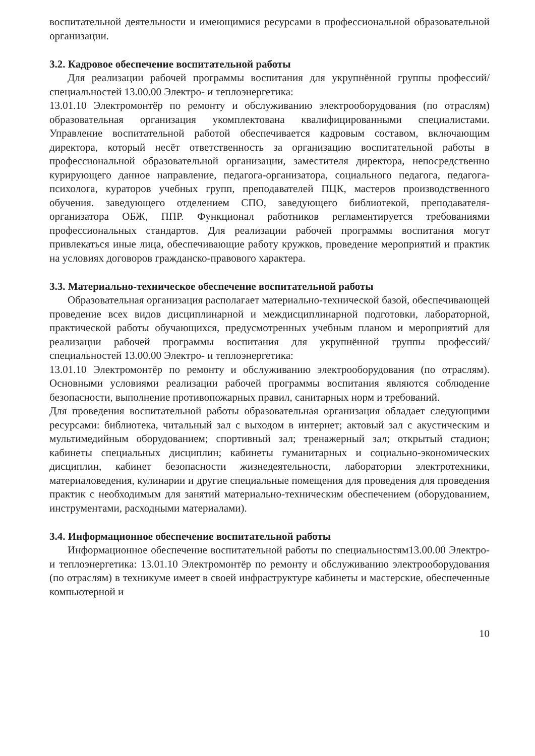воспитательной деятельности и имеющимися ресурсами в профессиональной образовательной организации.
3.2. Кадровое обеспечение воспитательной работы
Для реализации рабочей программы воспитания для укрупнённой группы профессий/специальностей 13.00.00 Электро- и теплоэнергетика:
13.01.10 Электромонтёр по ремонту и обслуживанию электрооборудования (по отраслям) образовательная организация укомплектована квалифицированными специалистами. Управление воспитательной работой обеспечивается кадровым составом, включающим директора, который несёт ответственность за организацию воспитательной работы в профессиональной образовательной организации, заместителя директора, непосредственно курирующего данное направление, педагога-организатора, социального педагога, педагога-психолога, кураторов учебных групп, преподавателей ПЦК, мастеров производственного обучения. заведующего отделением СПО, заведующего библиотекой, преподавателя-организатора ОБЖ, ППР. Функционал работников регламентируется требованиями профессиональных стандартов. Для реализации рабочей программы воспитания могут привлекаться иные лица, обеспечивающие работу кружков, проведение мероприятий и практик на условиях договоров гражданско-правового характера.
3.3. Материально-техническое обеспечение воспитательной работы
Образовательная организация располагает материально-технической базой, обеспечивающей проведение всех видов дисциплинарной и междисциплинарной подготовки, лабораторной, практической работы обучающихся, предусмотренных учебным планом и мероприятий для реализации рабочей программы воспитания для укрупнённой группы профессий/специальностей 13.00.00 Электро- и теплоэнергетика:
13.01.10 Электромонтёр по ремонту и обслуживанию электрооборудования (по отраслям). Основными условиями реализации рабочей программы воспитания являются соблюдение безопасности, выполнение противопожарных правил, санитарных норм и требований.
Для проведения воспитательной работы образовательная организация обладает следующими ресурсами: библиотека, читальный зал с выходом в интернет; актовый зал с акустическим и мультимедийным оборудованием; спортивный зал; тренажерный зал; открытый стадион; кабинеты специальных дисциплин; кабинеты гуманитарных и социально-экономических дисциплин, кабинет безопасности жизнедеятельности, лаборатории электротехники, материаловедения, кулинарии и другие специальные помещения для проведения для проведения практик с необходимым для занятий материально-техническим обеспечением (оборудованием, инструментами, расходными материалами).
3.4. Информационное обеспечение воспитательной работы
Информационное обеспечение воспитательной работы по специальностям13.00.00 Электро- и теплоэнергетика: 13.01.10 Электромонтёр по ремонту и обслуживанию электрооборудования (по отраслям) в техникуме имеет в своей инфраструктуре кабинеты и мастерские, обеспеченные компьютерной и
10